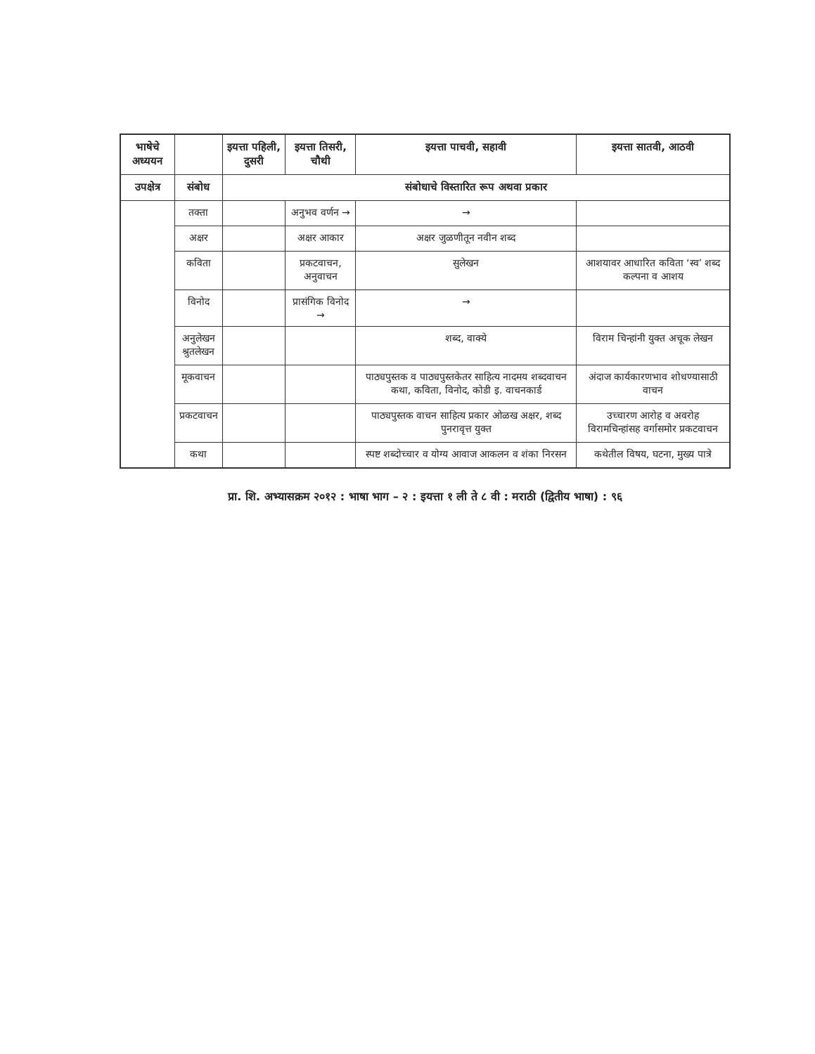| भाषेचे अध्ययन | | इयत्ता पहिली, दुसरी | इयत्ता तिसरी, चौथी | इयत्ता पाचवी, सहावी | इयत्ता सातवी, आठवी |
| --- | --- | --- | --- | --- | --- |
| उपक्षेत्र | संबोध | संबोधाचे विस्तारित रूप अथवा प्रकार | | | |
| | तक्ता | | अनुभव वर्णन → | → | |
| | अक्षर | | अक्षर आकार | अक्षर जुळणीतून नवीन शब्द | |
| | कविता | | प्रकटवाचन, अनुवाचन | सुलेखन | आशयावर आधारित कविता ‘स्व’ शब्द कल्पना व आशय |
| | विनोद | | प्रासंगिक विनोद → | → | |
| | अनुलेखन श्रुतलेखन | | | शब्द, वाक्ये | विराम चिन्हांनी युक्त अचूक लेखन |
| | मूकवाचन | | | पाठ्यपुस्तक व पाठ्यपुस्तकेतर साहित्य नादमय शब्दवाचन कथा, कविता, विनोद, कोडी इ. वाचनकार्ड | अंदाज कार्यकारणभाव शोधण्यासाठी वाचन |
| | प्रकटवाचन | | | पाठ्यपुस्तक वाचन साहित्य प्रकार ओळख अक्षर, शब्द पुनरावृत्त युक्त | उच्चारण आरोह व अवरोह विरामचिन्हांसह वर्गासमोर प्रकटवाचन |
| | कथा | | | स्पष्ट शब्दोच्चार व योग्य आवाज आकलन व शंका निरसन | कथेतील विषय, घटना, मुख्य पात्रे |
प्रा. शि. अभ्यासक्रम २०१२ : भाषा भाग – २ : इयत्ता १ ली ते ८ वी : मराठी (द्वितीय भाषा) : ९६